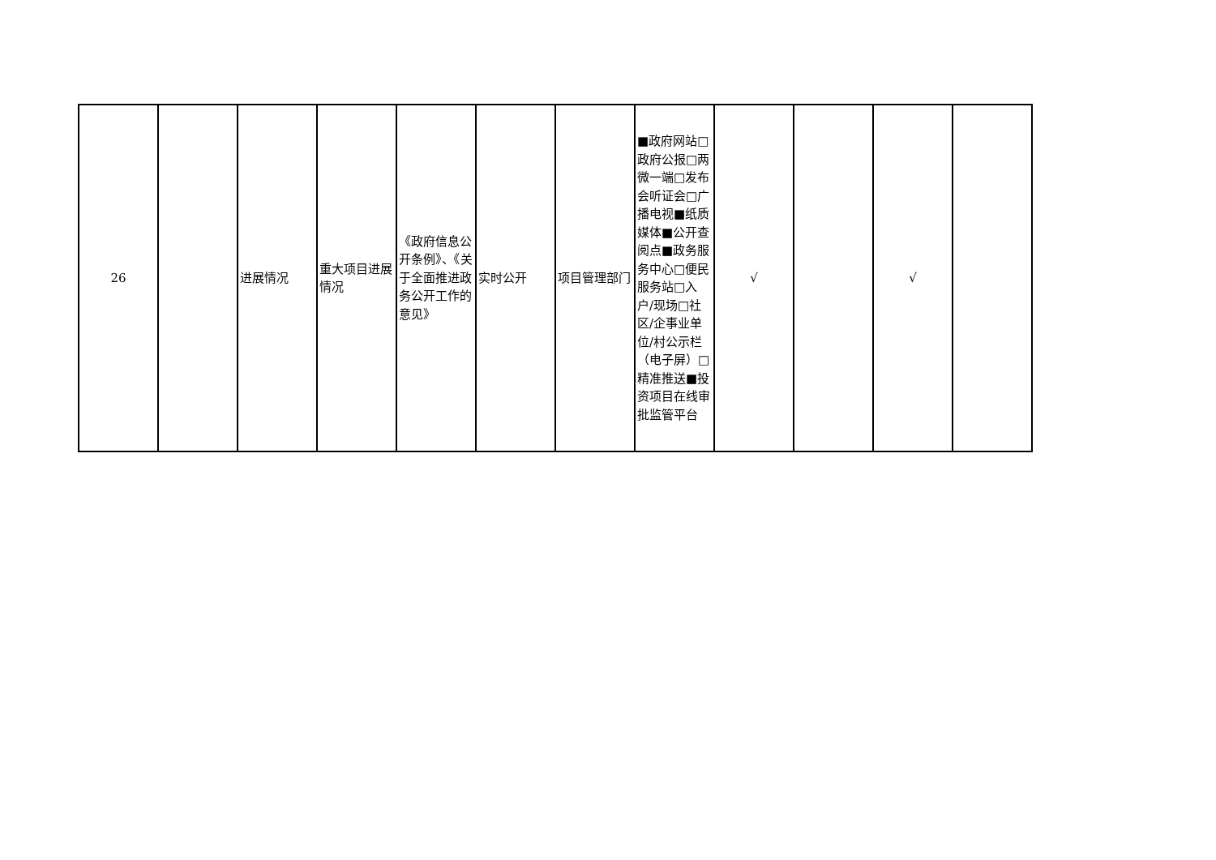| 26 | | 进展情况 | 重大项目进展情况 | 《政府信息公开条例》、《关于全面推进政务公开工作的意见》 | 实时公开 | 项目管理部门 | ■政府网站□政府公报□两微一端□发布会听证会□广播电视■纸质媒体■公开查阅点■政务服务中心□便民服务站□入户/现场□社区/企事业单位/村公示栏（电子屏）□精准推送■投资项目在线审批监管平台 | √ | | √ | |